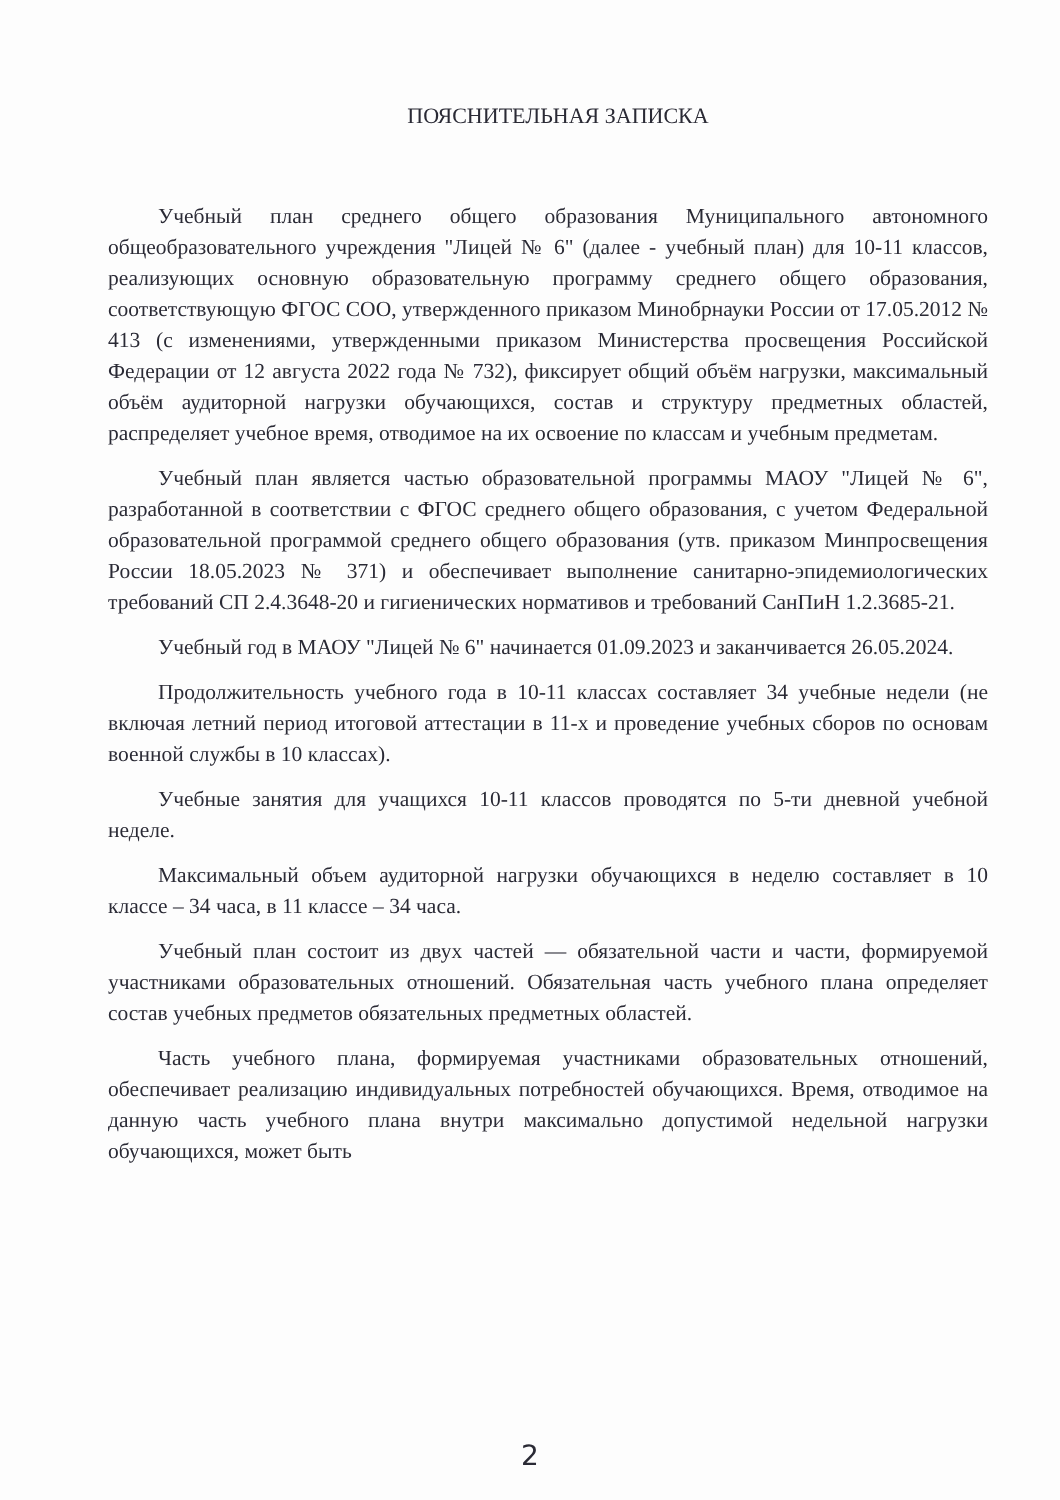ПОЯСНИТЕЛЬНАЯ ЗАПИСКА
Учебный план среднего общего образования Муниципального автономного общеобразовательного учреждения "Лицей № 6" (далее - учебный план) для 10-11 классов, реализующих основную образовательную программу среднего общего образования, соответствующую ФГОС СОО, утвержденного приказом Минобрнауки России от 17.05.2012 № 413 (с изменениями, утвержденными приказом Министерства просвещения Российской Федерации от 12 августа 2022 года № 732), фиксирует общий объём нагрузки, максимальный объём аудиторной нагрузки обучающихся, состав и структуру предметных областей, распределяет учебное время, отводимое на их освоение по классам и учебным предметам.
Учебный план является частью образовательной программы МАОУ "Лицей № 6", разработанной в соответствии с ФГОС среднего общего образования, с учетом Федеральной образовательной программой среднего общего образования (утв. приказом Минпросвещения России 18.05.2023 № 371) и обеспечивает выполнение санитарно-эпидемиологических требований СП 2.4.3648-20 и гигиенических нормативов и требований СанПиН 1.2.3685-21.
Учебный год в МАОУ "Лицей № 6" начинается 01.09.2023 и заканчивается 26.05.2024.
Продолжительность учебного года в 10-11 классах составляет 34 учебные недели (не включая летний период итоговой аттестации в 11-х и проведение учебных сборов по основам военной службы в 10 классах).
Учебные занятия для учащихся 10-11 классов проводятся по 5-ти дневной учебной неделе.
Максимальный объем аудиторной нагрузки обучающихся в неделю составляет в 10 классе – 34 часа, в 11 классе – 34 часа.
Учебный план состоит из двух частей — обязательной части и части, формируемой участниками образовательных отношений. Обязательная часть учебного плана определяет состав учебных предметов обязательных предметных областей.
Часть учебного плана, формируемая участниками образовательных отношений, обеспечивает реализацию индивидуальных потребностей обучающихся. Время, отводимое на данную часть учебного плана внутри максимально допустимой недельной нагрузки обучающихся, может быть
2